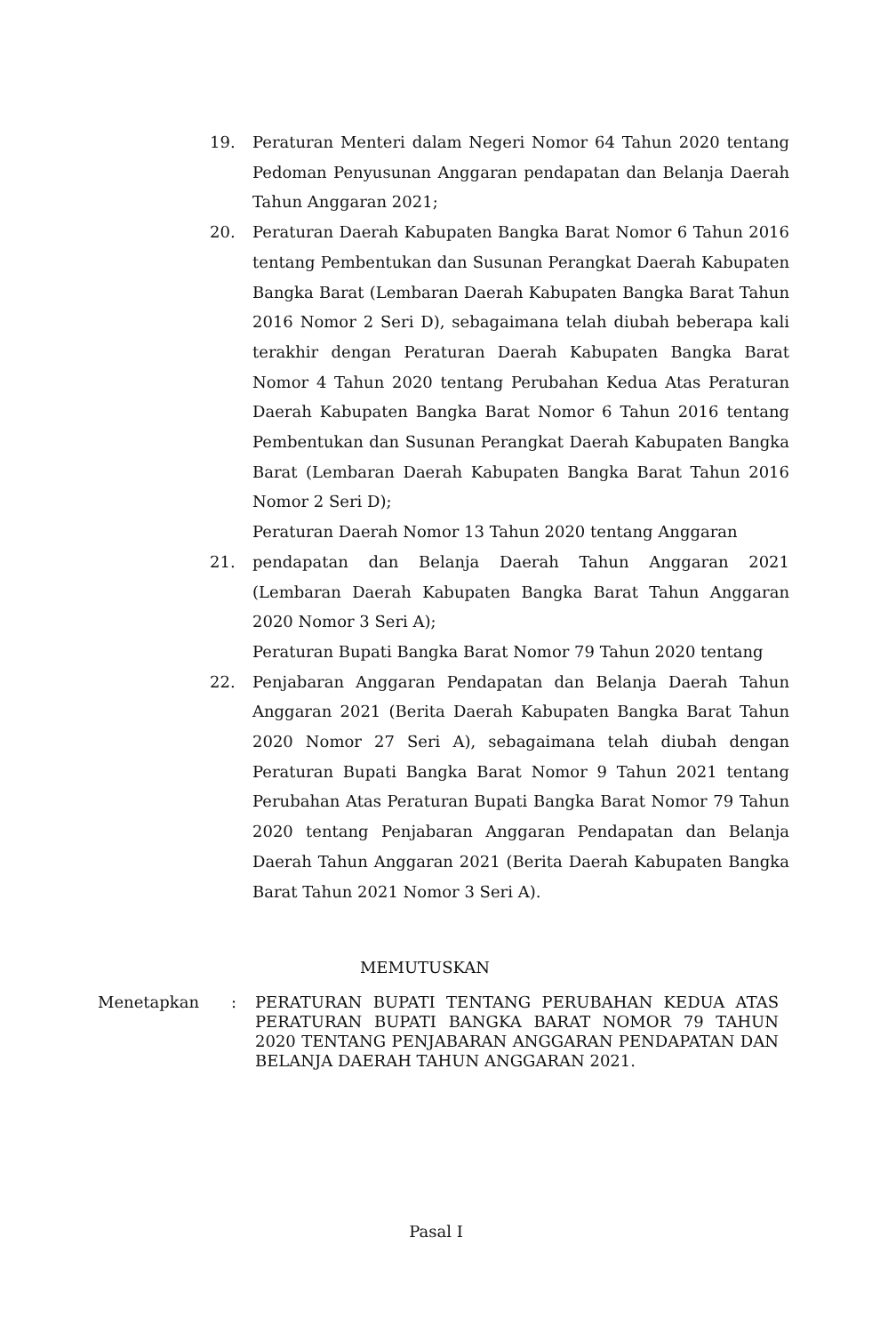19. Peraturan Menteri dalam Negeri Nomor 64 Tahun 2020 tentang Pedoman Penyusunan Anggaran pendapatan dan Belanja Daerah Tahun Anggaran 2021;
20. Peraturan Daerah Kabupaten Bangka Barat Nomor 6 Tahun 2016 tentang Pembentukan dan Susunan Perangkat Daerah Kabupaten Bangka Barat (Lembaran Daerah Kabupaten Bangka Barat Tahun 2016 Nomor 2 Seri D), sebagaimana telah diubah beberapa kali terakhir dengan Peraturan Daerah Kabupaten Bangka Barat Nomor 4 Tahun 2020 tentang Perubahan Kedua Atas Peraturan Daerah Kabupaten Bangka Barat Nomor 6 Tahun 2016 tentang Pembentukan dan Susunan Perangkat Daerah Kabupaten Bangka Barat (Lembaran Daerah Kabupaten Bangka Barat Tahun 2016 Nomor 2 Seri D);
Peraturan Daerah Nomor 13 Tahun 2020 tentang Anggaran
21. pendapatan dan Belanja Daerah Tahun Anggaran 2021 (Lembaran Daerah Kabupaten Bangka Barat Tahun Anggaran 2020 Nomor 3 Seri A);
Peraturan Bupati Bangka Barat Nomor 79 Tahun 2020 tentang
22. Penjabaran Anggaran Pendapatan dan Belanja Daerah Tahun Anggaran 2021 (Berita Daerah Kabupaten Bangka Barat Tahun 2020 Nomor 27 Seri A), sebagaimana telah diubah dengan Peraturan Bupati Bangka Barat Nomor 9 Tahun 2021 tentang Perubahan Atas Peraturan Bupati Bangka Barat Nomor 79 Tahun 2020 tentang Penjabaran Anggaran Pendapatan dan Belanja Daerah Tahun Anggaran 2021 (Berita Daerah Kabupaten Bangka Barat Tahun 2021 Nomor 3 Seri A).
MEMUTUSKAN
Menetapkan : PERATURAN BUPATI TENTANG PERUBAHAN KEDUA ATAS PERATURAN BUPATI BANGKA BARAT NOMOR 79 TAHUN 2020 TENTANG PENJABARAN ANGGARAN PENDAPATAN DAN BELANJA DAERAH TAHUN ANGGARAN 2021.
Pasal I